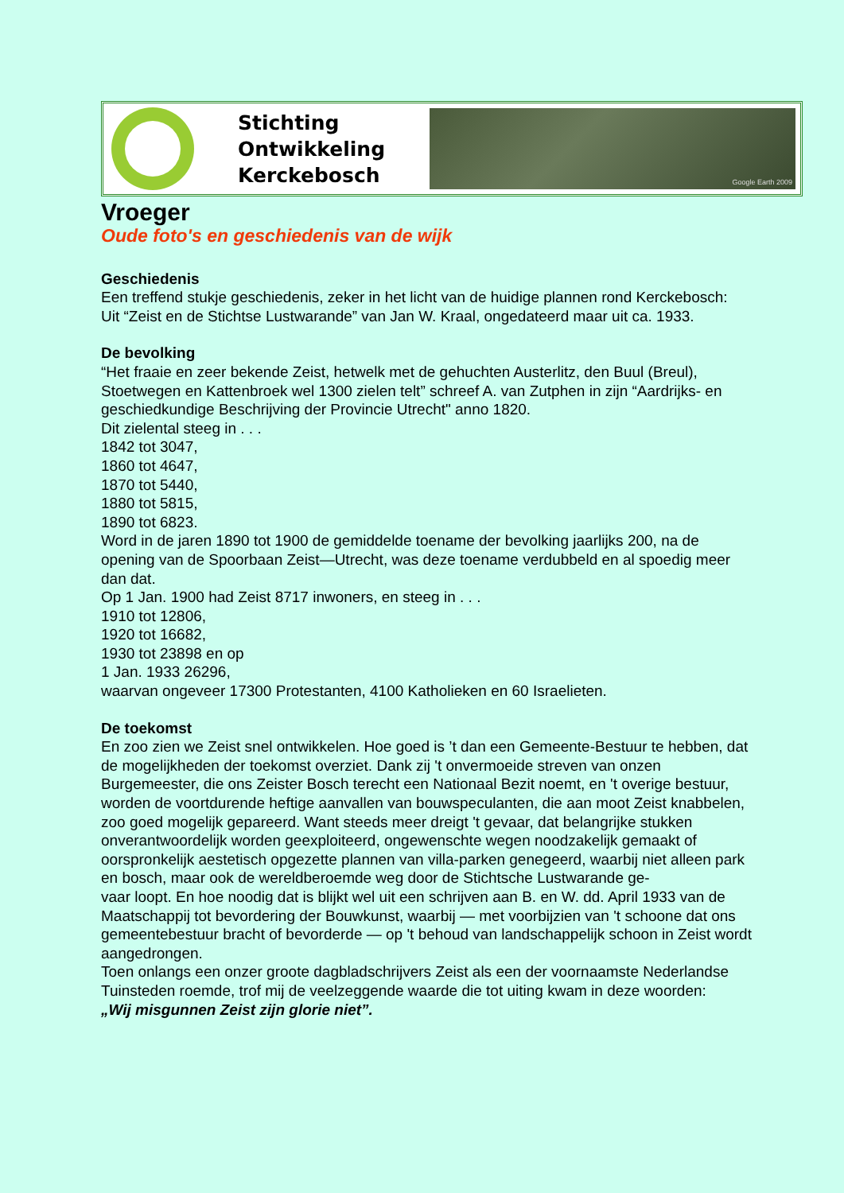Stichting
Ontwikkeling
Kerckebosch
Google Earth 2009
Vroeger
Oude foto's en geschiedenis van de wijk
Geschiedenis
Een treffend stukje geschiedenis, zeker in het licht van de huidige plannen rond Kerckebosch:
Uit “Zeist en de Stichtse Lustwarande” van Jan W. Kraal, ongedateerd maar uit ca. 1933.
De bevolking
“Het fraaie en zeer bekende Zeist, hetwelk met de gehuchten Austerlitz, den Buul (Breul), Stoetwegen en Kattenbroek wel 1300 zielen telt” schreef A. van Zutphen in zijn “Aardrijks- en geschiedkundige Beschrijving der Provincie Utrecht" anno 1820.
Dit zielental steeg in . . .
1842 tot 3047,
1860 tot 4647,
1870 tot 5440,
1880 tot 5815,
1890 tot 6823.
Word in de jaren 1890 tot 1900 de gemiddelde toename der bevolking jaarlijks 200, na de opening van de Spoorbaan Zeist—Utrecht, was deze toename verdubbeld en al spoedig meer dan dat.
Op 1 Jan. 1900 had Zeist 8717 inwoners, en steeg in . . .
1910 tot 12806,
1920 tot 16682,
1930 tot 23898 en op
1 Jan. 1933 26296,
waarvan ongeveer 17300 Protestanten, 4100 Katholieken en 60 Israelieten.
De toekomst
En zoo zien we Zeist snel ontwikkelen. Hoe goed is ’t dan een Gemeente-Bestuur te hebben, dat de mogelijkheden der toekomst overziet. Dank zij 't onvermoeide streven van onzen Burgemeester, die ons Zeister Bosch terecht een Nationaal Bezit noemt, en 't overige bestuur, worden de voortdurende heftige aanvallen van bouwspeculanten, die aan moot Zeist knabbelen, zoo goed mogelijk gepareerd. Want steeds meer dreigt 't gevaar, dat belangrijke stukken onverantwoordelijk worden geexploiteerd, ongewenschte wegen noodzakelijk gemaakt of oorspronkelijk aestetisch opgezette plannen van villa-parken genegeerd, waarbij niet alleen park en bosch, maar ook de wereldberoemde weg door de Stichtsche Lustwarande ge-
vaar loopt. En hoe noodig dat is blijkt wel uit een schrijven aan B. en W. dd. April 1933 van de Maatschappij tot bevordering der Bouwkunst, waarbij — met voorbijzien van 't schoone dat ons gemeentebestuur bracht of bevorderde — op 't behoud van landschappelijk schoon in Zeist wordt aangedrongen.
Toen onlangs een onzer groote dagbladschrijvers Zeist als een der voornaamste Nederlandse Tuinsteden roemde, trof mij de veelzeggende waarde die tot uiting kwam in deze woorden:
„Wij misgunnen Zeist zijn glorie niet”.